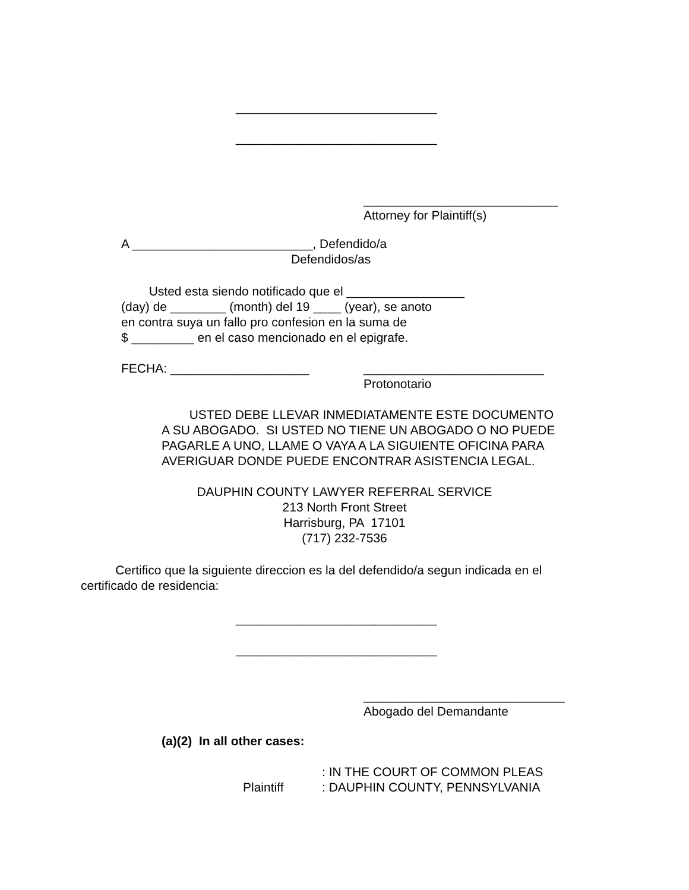_____________________________
_____________________________
____________________________
Attorney for Plaintiff(s)
A __________________________, Defendido/a
Defendidos/as
Usted esta siendo notificado que el _________________
(day) de ________ (month) del 19 ____ (year), se anoto
en contra suya un fallo pro confesion en la suma de
$ _________ en el caso mencionado en el epigrafe.
FECHA: ____________________
__________________________
Protonotario
USTED DEBE LLEVAR INMEDIATAMENTE ESTE DOCUMENTO
A SU ABOGADO. SI USTED NO TIENE UN ABOGADO O NO PUEDE
PAGARLE A UNO, LLAME O VAYA A LA SIGUIENTE OFICINA PARA
AVERIGUAR DONDE PUEDE ENCONTRAR ASISTENCIA LEGAL.
DAUPHIN COUNTY LAWYER REFERRAL SERVICE
213 North Front Street
Harrisburg, PA 17101
(717) 232-7536
Certifico que la siguiente direccion es la del defendido/a segun indicada en el
certificado de residencia:
_____________________________
_____________________________
_____________________________
Abogado del Demandante
(a)(2) In all other cases:
Plaintiff
: IN THE COURT OF COMMON PLEAS
: DAUPHIN COUNTY, PENNSYLVANIA